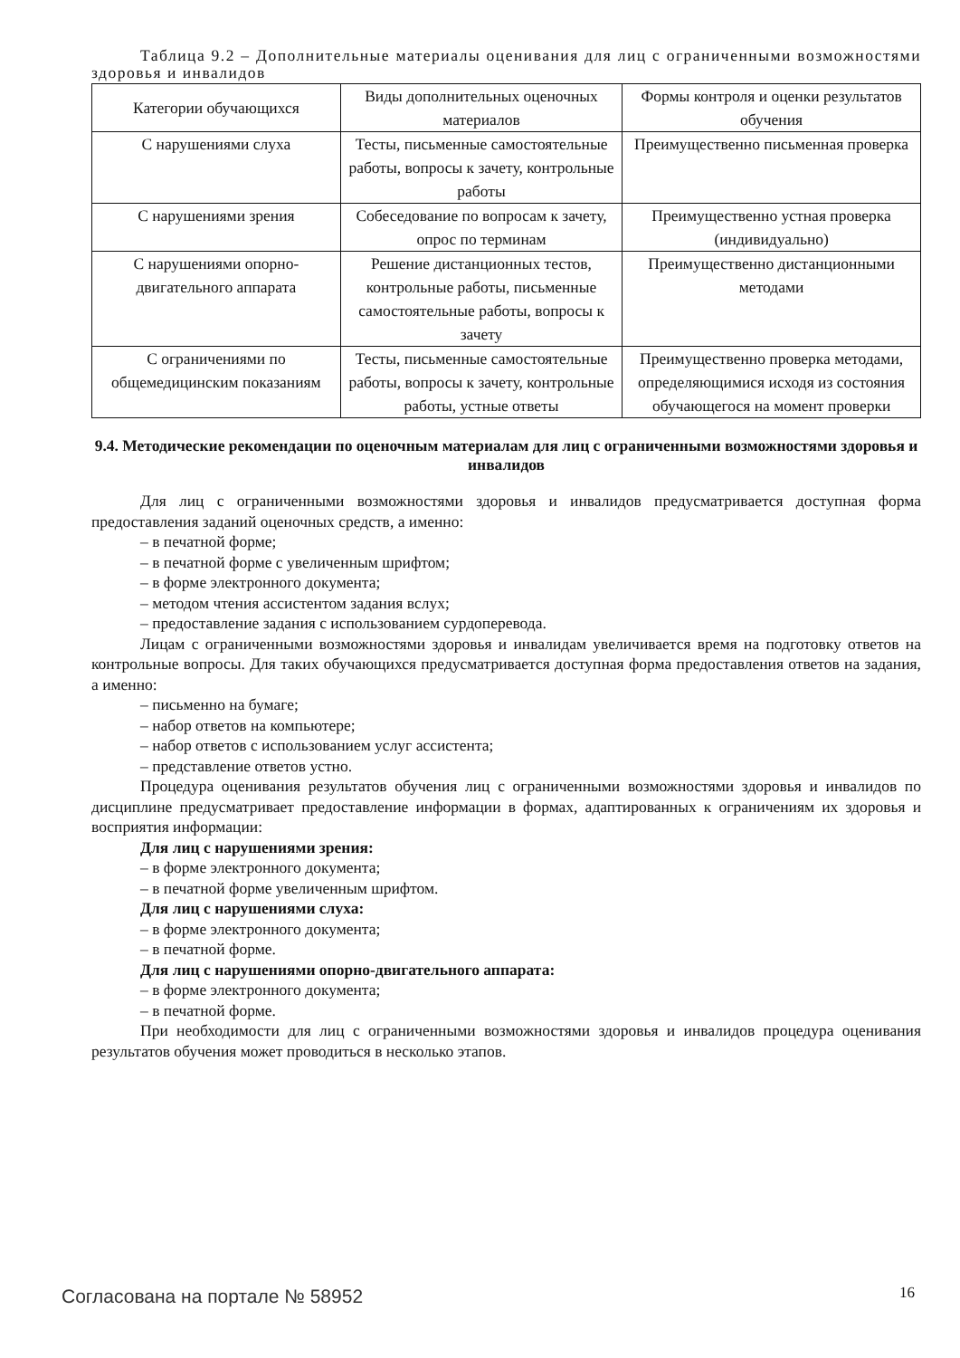Таблица 9.2 – Дополнительные материалы оценивания для лиц с ограниченными возможностями здоровья и инвалидов
| Категории обучающихся | Виды дополнительных оценочных материалов | Формы контроля и оценки результатов обучения |
| С нарушениями слуха | Тесты, письменные самостоятельные работы, вопросы к зачету, контрольные работы | Преимущественно письменная проверка |
| С нарушениями зрения | Собеседование по вопросам к зачету, опрос по терминам | Преимущественно устная проверка (индивидуально) |
| С нарушениями опорно-двигательного аппарата | Решение дистанционных тестов, контрольные работы, письменные самостоятельные работы, вопросы к зачету | Преимущественно дистанционными методами |
| С ограничениями по общемедицинским показаниям | Тесты, письменные самостоятельные работы, вопросы к зачету, контрольные работы, устные ответы | Преимущественно проверка методами, определяющимися исходя из состояния обучающегося на момент проверки |
9.4. Методические рекомендации по оценочным материалам для лиц с ограниченными возможностями здоровья и инвалидов
Для лиц с ограниченными возможностями здоровья и инвалидов предусматривается доступная форма предоставления заданий оценочных средств, а именно:
– в печатной форме;
– в печатной форме с увеличенным шрифтом;
– в форме электронного документа;
– методом чтения ассистентом задания вслух;
– предоставление задания с использованием сурдоперевода.
Лицам с ограниченными возможностями здоровья и инвалидам увеличивается время на подготовку ответов на контрольные вопросы. Для таких обучающихся предусматривается доступная форма предоставления ответов на задания, а именно:
– письменно на бумаге;
– набор ответов на компьютере;
– набор ответов с использованием услуг ассистента;
– представление ответов устно.
Процедура оценивания результатов обучения лиц с ограниченными возможностями здоровья и инвалидов по дисциплине предусматривает предоставление информации в формах, адаптированных к ограничениям их здоровья и восприятия информации:
Для лиц с нарушениями зрения:
– в форме электронного документа;
– в печатной форме увеличенным шрифтом.
Для лиц с нарушениями слуха:
– в форме электронного документа;
– в печатной форме.
Для лиц с нарушениями опорно-двигательного аппарата:
– в форме электронного документа;
– в печатной форме.
При необходимости для лиц с ограниченными возможностями здоровья и инвалидов процедура оценивания результатов обучения может проводиться в несколько этапов.
Согласована на портале № 58952 16